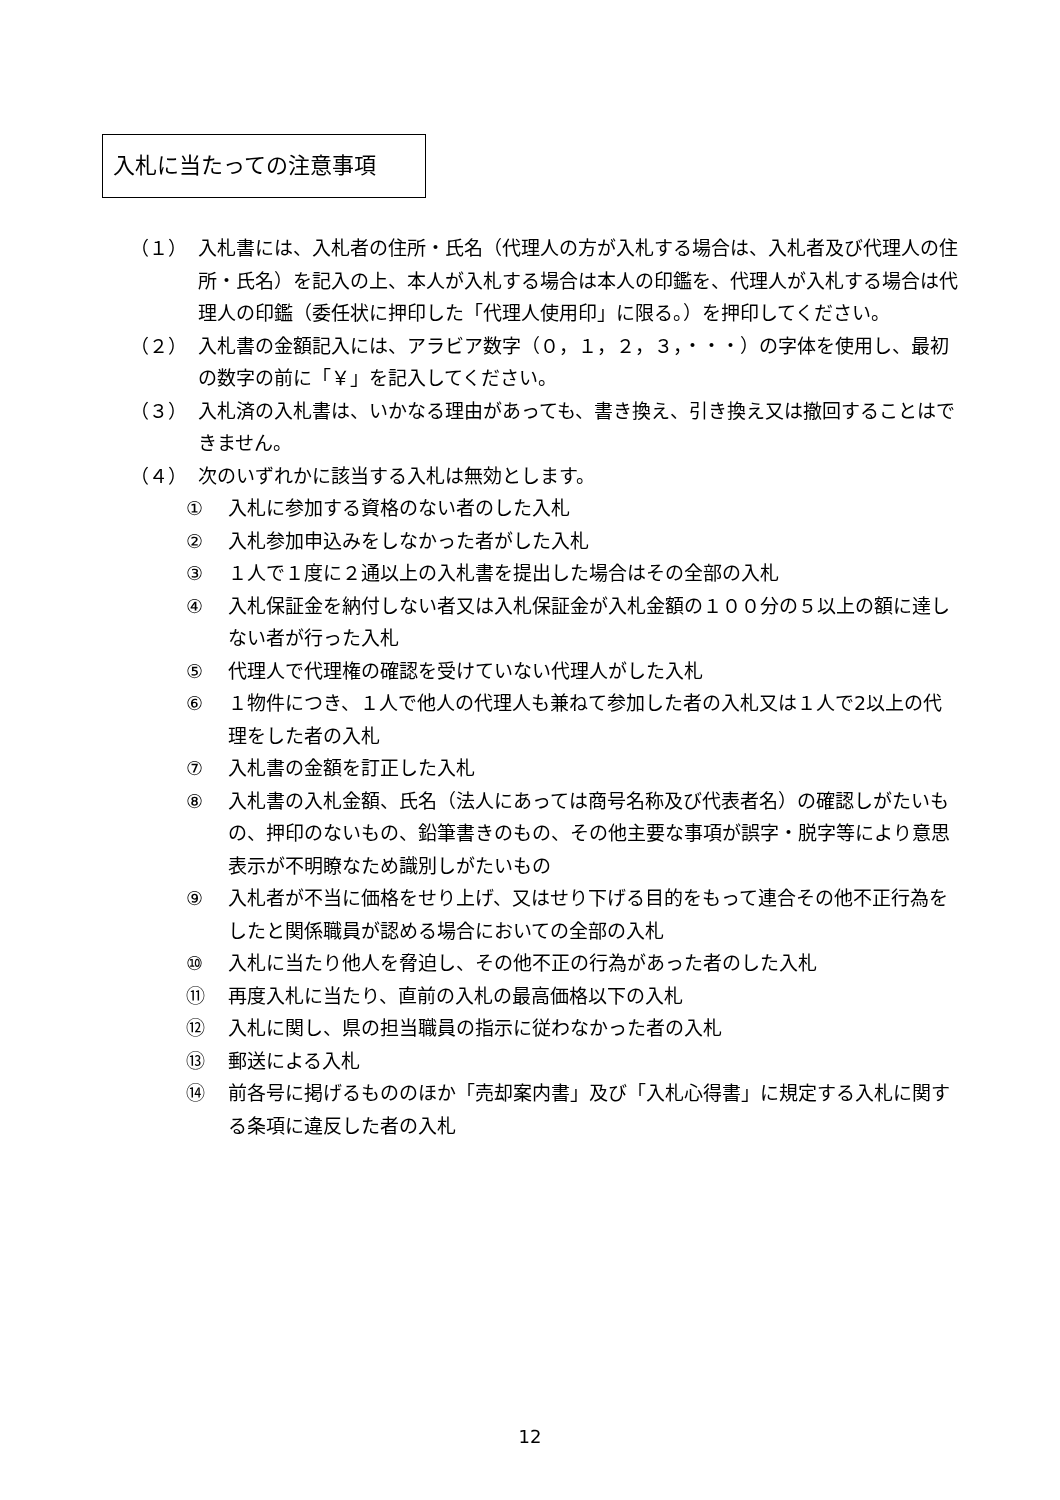入札に当たっての注意事項
（１） 入札書には、入札者の住所・氏名（代理人の方が入札する場合は、入札者及び代理人の住所・氏名）を記入の上、本人が入札する場合は本人の印鑑を、代理人が入札する場合は代理人の印鑑（委任状に押印した「代理人使用印」に限る。）を押印してください。
（２） 入札書の金額記入には、アラビア数字（０，１，２，３，・・・）の字体を使用し、最初の数字の前に「￥」を記入してください。
（３） 入札済の入札書は、いかなる理由があっても、書き換え、引き換え又は撤回することはできません。
（４） 次のいずれかに該当する入札は無効とします。
① 入札に参加する資格のない者のした入札
② 入札参加申込みをしなかった者がした入札
③ １人で１度に２通以上の入札書を提出した場合はその全部の入札
④ 入札保証金を納付しない者又は入札保証金が入札金額の１００分の５以上の額に達しない者が行った入札
⑤ 代理人で代理権の確認を受けていない代理人がした入札
⑥ １物件につき、１人で他人の代理人も兼ねて参加した者の入札又は１人で2以上の代理をした者の入札
⑦ 入札書の金額を訂正した入札
⑧ 入札書の入札金額、氏名（法人にあっては商号名称及び代表者名）の確認しがたいもの、押印のないもの、鉛筆書きのもの、その他主要な事項が誤字・脱字等により意思表示が不明瞭なため識別しがたいもの
⑨ 入札者が不当に価格をせり上げ、又はせり下げる目的をもって連合その他不正行為をしたと関係職員が認める場合においての全部の入札
⑩ 入札に当たり他人を脅迫し、その他不正の行為があった者のした入札
⑪ 再度入札に当たり、直前の入札の最高価格以下の入札
⑫ 入札に関し、県の担当職員の指示に従わなかった者の入札
⑬ 郵送による入札
⑭ 前各号に掲げるもののほか「売却案内書」及び「入札心得書」に規定する入札に関する条項に違反した者の入札
12